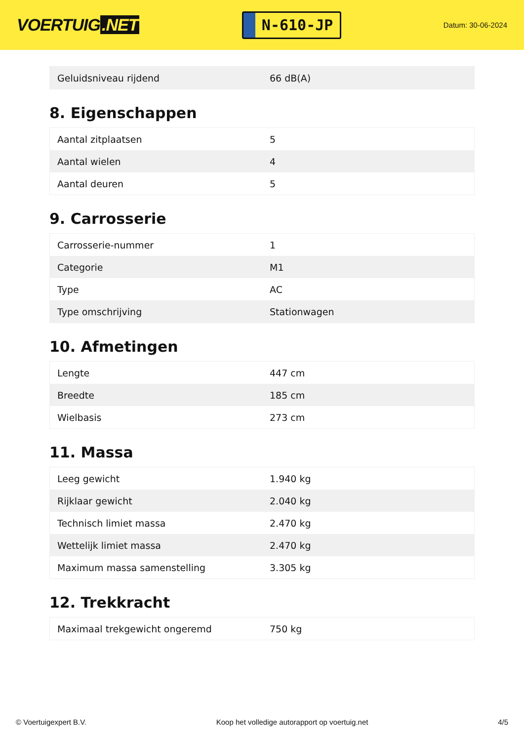VOERTUIG.NET
N-610-JP
Datum: 30-06-2024
| Geluidsniveau rijdend | 66 dB(A) |
8. Eigenschappen
| Aantal zitplaatsen | 5 |
| Aantal wielen | 4 |
| Aantal deuren | 5 |
9. Carrosserie
| Carrosserie-nummer | 1 |
| Categorie | M1 |
| Type | AC |
| Type omschrijving | Stationwagen |
10. Afmetingen
| Lengte | 447 cm |
| Breedte | 185 cm |
| Wielbasis | 273 cm |
11. Massa
| Leeg gewicht | 1.940 kg |
| Rijklaar gewicht | 2.040 kg |
| Technisch limiet massa | 2.470 kg |
| Wettelijk limiet massa | 2.470 kg |
| Maximum massa samenstelling | 3.305 kg |
12. Trekkracht
| Maximaal trekgewicht ongeremd | 750 kg |
© Voertuigexpert B.V. Koop het volledige autorapport op voertuig.net 4/5